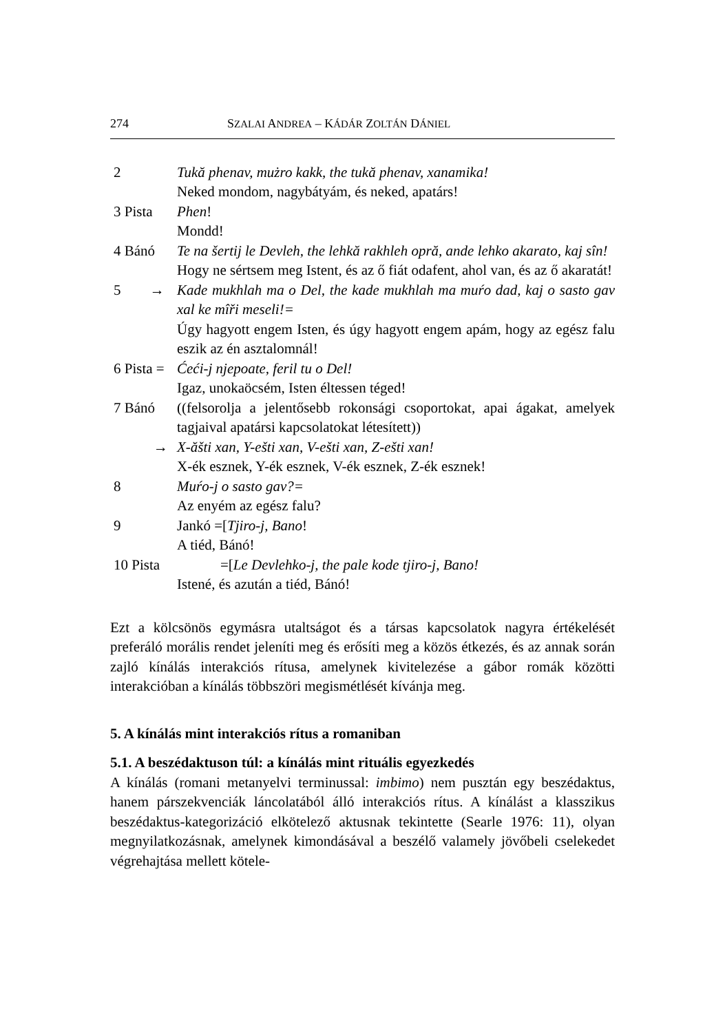274 SZALAI ANDREA – KÁDÁR ZOLTÁN DÁNIEL
2 Tukă phenav, mużro kakk, the tukă phenav, xanamika!
Neked mondom, nagybátyám, és neked, apatárs!
3 Pista Phen!
Mondd!
4 Bánó Te na šertij le Devleh, the lehkă rakhleh opră, ande lehko akarato, kaj sîn!
Hogy ne sértsem meg Istent, és az ő fiát odafent, ahol van, és az ő akaratát!
5 → Kade mukhlah ma o Del, the kade mukhlah ma muŕo dad, kaj o sasto gav xal ke mîři meseli!=
Úgy hagyott engem Isten, és úgy hagyott engem apám, hogy az egész falu eszik az én asztalomnál!
6 Pista = Ćeći-j njepoate, feril tu o Del!
Igaz, unokaöcsém, Isten éltessen téged!
7 Bánó ((felsorolja a jelentősebb rokonsági csoportokat, apai ágakat, amelyek tagjaival apatársi kapcsolatokat létesített))
→ X-ăšti xan, Y-ešti xan, V-ešti xan, Z-ešti xan!
X-ék esznek, Y-ék esznek, V-ék esznek, Z-ék esznek!
8 Muŕo-j o sasto gav?=
Az enyém az egész falu?
9 Jankó =[Tjiro-j, Bano!
A tiéd, Bánó!
10 Pista =[Le Devlehko-j, the pale kode tjiro-j, Bano!
Istené, és azután a tiéd, Bánó!
Ezt a kölcsönös egymásra utaltságot és a társas kapcsolatok nagyra értékelését preferáló morális rendet jeleníti meg és erősíti meg a közös étkezés, és az annak során zajló kínálás interakciós rítusa, amelynek kivitelezése a gábor romák közötti interakcióban a kínálás többszöri megismétlését kívánja meg.
5. A kínálás mint interakciós rítus a romaniban
5.1. A beszédaktuson túl: a kínálás mint rituális egyezkedés
A kínálás (romani metanyelvi terminussal: imbimo) nem pusztán egy beszédaktus, hanem párszekvenciák láncolatából álló interakciós rítus. A kínálást a klasszikus beszédaktus-kategorizáció elkötelező aktusnak tekintette (Searle 1976: 11), olyan megnyilatkozásnak, amelynek kimondásával a beszélő valamely jövőbeli cselekedet végrehajtása mellett kötele-